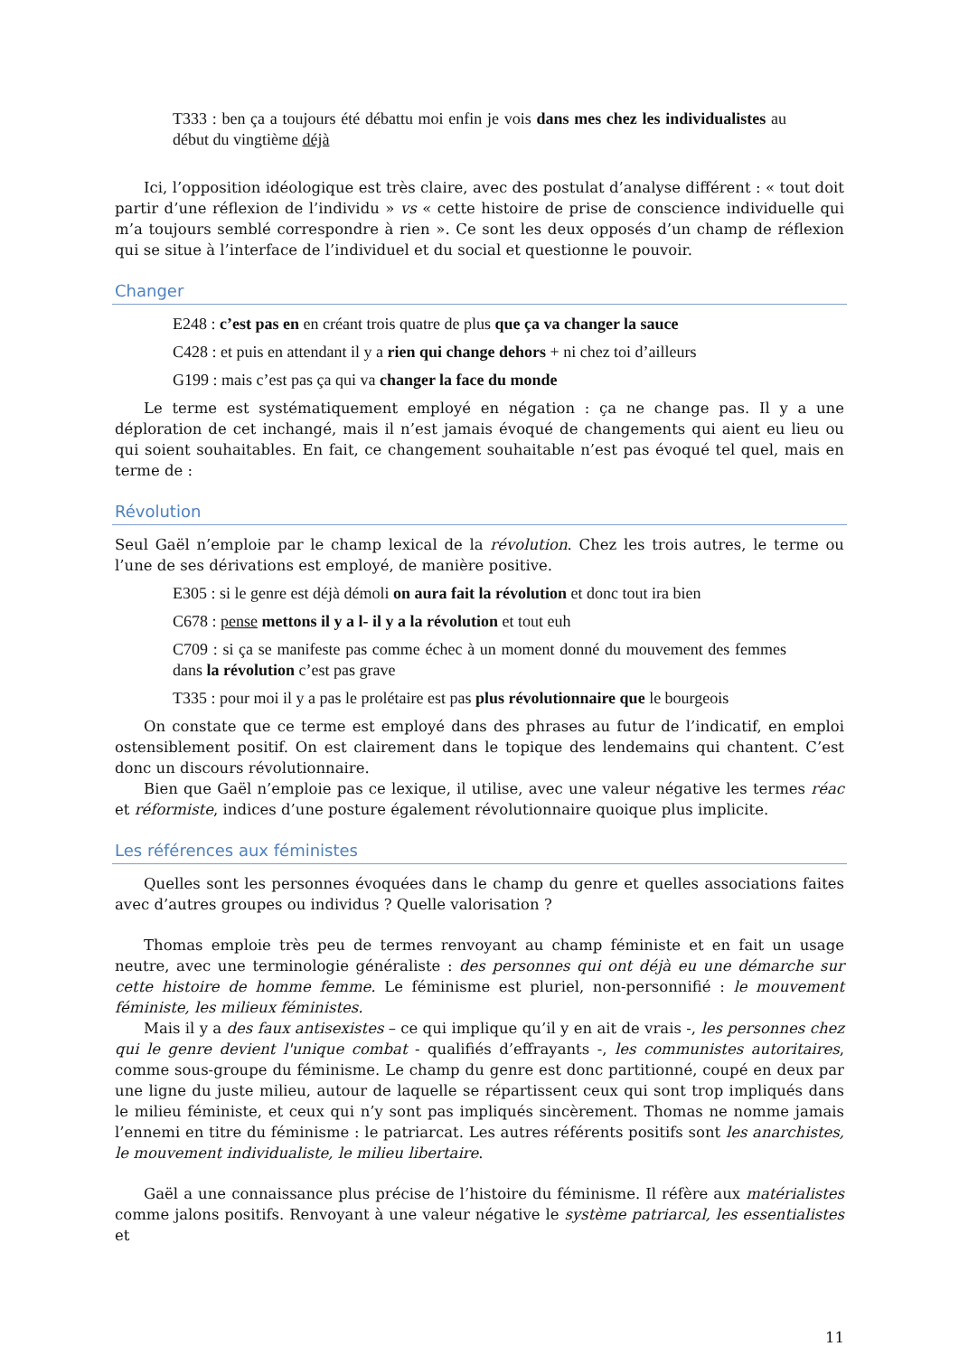T333 : ben ça a toujours été débattu moi enfin je vois dans mes chez les individualistes au début du vingtième déjà
Ici, l’opposition idéologique est très claire, avec des postulat d’analyse différent : « tout doit partir d’une réflexion de l’individu » vs « cette histoire de prise de conscience individuelle qui m’a toujours semblé correspondre à rien ». Ce sont les deux opposés d’un champ de réflexion qui se situe à l’interface de l’individuel et du social et questionne le pouvoir.
Changer
E248 : c’est pas en en créant trois quatre de plus que ça va changer la sauce
C428 : et puis en attendant il y a rien qui change dehors + ni chez toi d’ailleurs
G199 : mais c’est pas ça qui va changer la face du monde
Le terme est systématiquement employé en négation : ça ne change pas. Il y a une déploration de cet inchangé, mais il n’est jamais évoqué de changements qui aient eu lieu ou qui soient souhaitables. En fait, ce changement souhaitable n’est pas évoqué tel quel, mais en terme de :
Révolution
Seul Gaël n’emploie par le champ lexical de la révolution. Chez les trois autres, le terme ou l’une de ses dérivations est employé, de manière positive.
E305 : si le genre est déjà démoli on aura fait la révolution et donc tout ira bien
C678 : pense mettons il y a l- il y a la révolution et tout euh
C709 : si ça se manifeste pas comme échec à un moment donné du mouvement des femmes dans la révolution c’est pas grave
T335 : pour moi il y a pas le prolétaire est pas plus révolutionnaire que le bourgeois
On constate que ce terme est employé dans des phrases au futur de l’indicatif, en emploi ostensiblement positif. On est clairement dans le topique des lendemains qui chantent. C’est donc un discours révolutionnaire.
Bien que Gaël n’emploie pas ce lexique, il utilise, avec une valeur négative les termes réac et réformiste, indices d’une posture également révolutionnaire quoique plus implicite.
Les références aux féministes
Quelles sont les personnes évoquées dans le champ du genre et quelles associations faites avec d’autres groupes ou individus ? Quelle valorisation ?
Thomas emploie très peu de termes renvoyant au champ féministe et en fait un usage neutre, avec une terminologie généraliste : des personnes qui ont déjà eu une démarche sur cette histoire de homme femme. Le féminisme est pluriel, non-personnifié : le mouvement féministe, les milieux féministes.
Mais il y a des faux antisexistes – ce qui implique qu’il y en ait de vrais -, les personnes chez qui le genre devient l'unique combat - qualifiés d’effrayants -, les communistes autoritaires, comme sous-groupe du féminisme. Le champ du genre est donc partitionné, coupé en deux par une ligne du juste milieu, autour de laquelle se répartissent ceux qui sont trop impliqués dans le milieu féministe, et ceux qui n’y sont pas impliqués sincèrement. Thomas ne nomme jamais l’ennemi en titre du féminisme : le patriarcat. Les autres référents positifs sont les anarchistes, le mouvement individualiste, le milieu libertaire.
Gaël a une connaissance plus précise de l’histoire du féminisme. Il réfère aux matérialistes comme jalons positifs. Renvoyant à une valeur négative le système patriarcal, les essentialistes et
11